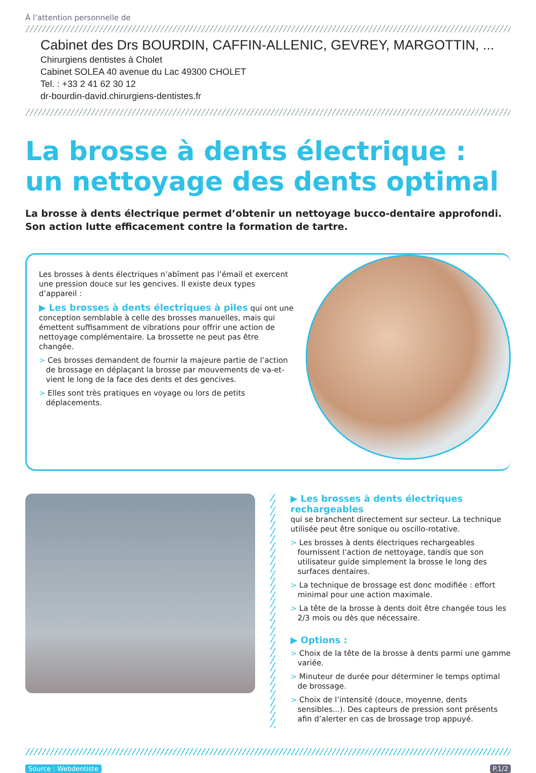À l’attention personnelle de
Cabinet des Drs BOURDIN, CAFFIN-ALLENIC, GEVREY, MARGOTTIN, ...
Chirurgiens dentistes à Cholet
Cabinet SOLEA 40 avenue du Lac 49300 CHOLET
Tel. : +33 2 41 62 30 12
dr-bourdin-david.chirurgiens-dentistes.fr
La brosse à dents électrique :
un nettoyage des dents optimal
La brosse à dents électrique permet d’obtenir un nettoyage bucco-dentaire approfondi.
Son action lutte efficacement contre la formation de tartre.
Les brosses à dents électriques n’abîment pas l’émail et exercent une pression douce sur les gencives. Il existe deux types d’appareil :
▶ Les brosses à dents électriques à piles qui ont une conception semblable à celle des brosses manuelles, mais qui émettent suffisamment de vibrations pour offrir une action de nettoyage complémentaire. La brossette ne peut pas être changée.
> Ces brosses demandent de fournir la majeure partie de l’action de brossage en déplaçant la brosse par mouvements de va-et-vient le long de la face des dents et des gencives.
> Elles sont très pratiques en voyage ou lors de petits déplacements.
▶ Les brosses à dents électriques rechargeables
qui se branchent directement sur secteur. La technique utilisée peut être sonique ou oscillo-rotative.
> Les brosses à dents électriques rechargeables fournissent l’action de nettoyage, tandis que son utilisateur guide simplement la brosse le long des surfaces dentaires.
> La technique de brossage est donc modifiée : effort minimal pour une action maximale.
> La tête de la brosse à dents doit être changée tous les 2/3 mois ou dès que nécessaire.
▶ Options :
> Choix de la tête de la brosse à dents parmi une gamme variée.
> Minuteur de durée pour déterminer le temps optimal de brossage.
> Choix de l’intensité (douce, moyenne, dents sensibles...). Des capteurs de pression sont présents afin d’alerter en cas de brossage trop appuyé.
Source : Webdentiste P.1/2